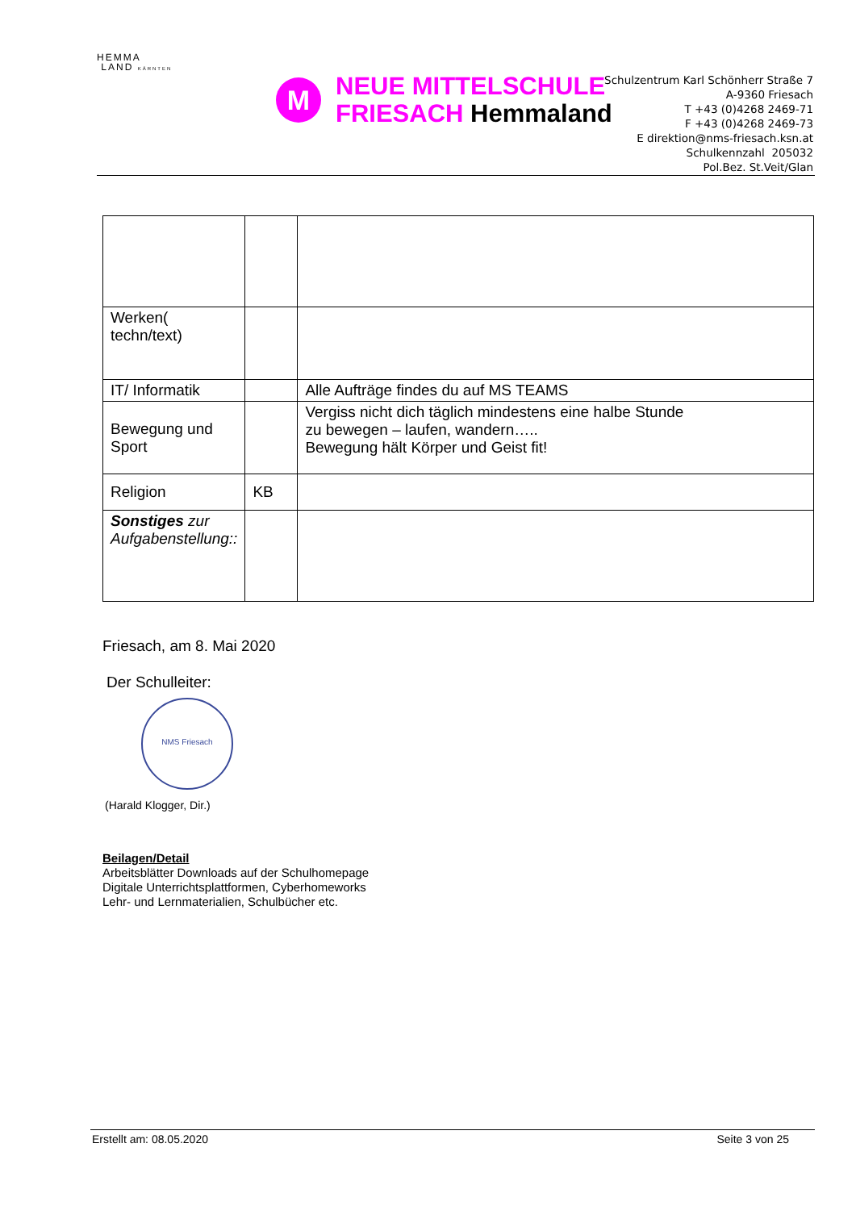HEMMA
LAND KÄRNTEN
M
NEUE MITTELSCHULE
FRIESACH Hemmaland
Schulzentrum Karl Schönherr Straße 7
A-9360 Friesach
T +43 (0)4268 2469-71
F +43 (0)4268 2469-73
E direktion@nms-friesach.ksn.at
Schulkennzahl 205032
Pol.Bez. St.Veit/Glan
| Werken( techn/text) | | |
| IT/ Informatik | | Alle Aufträge findes du auf MS TEAMS |
| Bewegung und Sport | | Vergiss nicht dich täglich mindestens eine halbe Stunde zu bewegen – laufen, wandern….. Bewegung hält Körper und Geist fit! |
| Religion | KB | |
| Sonstiges zur Aufgabenstellung:: | | |
Friesach, am 8. Mai 2020
Der Schulleiter:
NMS Friesach
(Harald Klogger, Dir.)
Beilagen/Detail
Arbeitsblätter Downloads auf der Schulhomepage
Digitale Unterrichtsplattformen, Cyberhomeworks
Lehr- und Lernmaterialien, Schulbücher etc.
Erstellt am: 08.05.2020 Seite 3 von 25